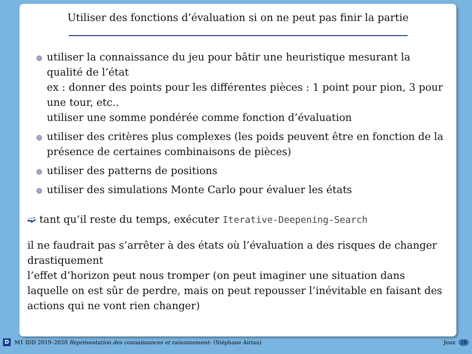Utiliser des fonctions d’évaluation si on ne peut pas finir la partie
utiliser la connaissance du jeu pour bâtir une heuristique mesurant la qualité de l’état
ex : donner des points pour les différentes pièces : 1 point pour pion, 3 pour une tour, etc..
utiliser une somme pondérée comme fonction d’évaluation
utiliser des critères plus complexes (les poids peuvent être en fonction de la présence de certaines combinaisons de pièces)
utiliser des patterns de positions
utiliser des simulations Monte Carlo pour évaluer les états
➫ tant qu’il reste du temps, exécuter Iterative-Deepening-Search
il ne faudrait pas s’arrêter à des états où l’évaluation a des risques de changer drastiquement
l’effet d’horizon peut nous tromper (on peut imaginer une situation dans laquelle on est sûr de perdre, mais on peut repousser l’inévitable en faisant des actions qui ne vont rien changer)
D M1 IDD 2019–2020 Représentation des connaissances et raisonnement– (Stéphane Airiau) Jeux 28